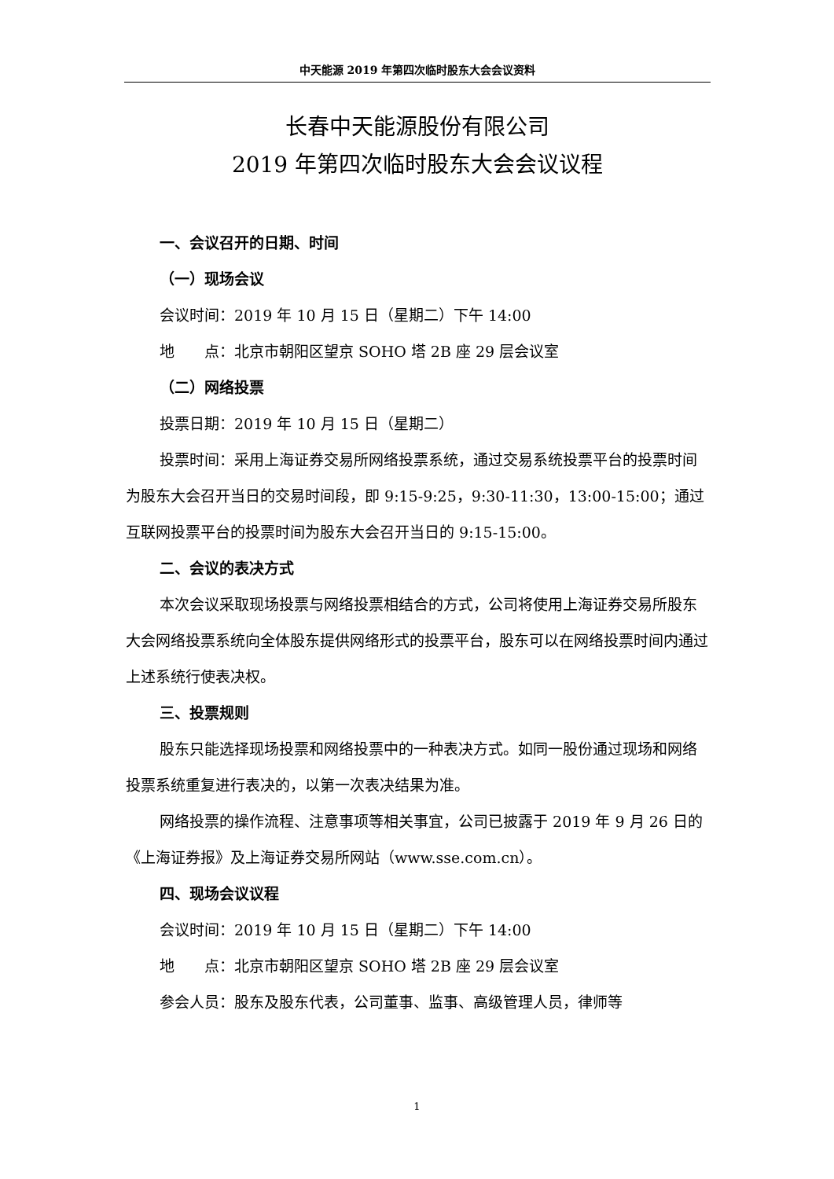中天能源 2019 年第四次临时股东大会会议资料
长春中天能源股份有限公司
2019 年第四次临时股东大会会议议程
一、会议召开的日期、时间
（一）现场会议
会议时间：2019 年 10 月 15 日（星期二）下午 14:00
地  点：北京市朝阳区望京 SOHO 塔 2B 座 29 层会议室
（二）网络投票
投票日期：2019 年 10 月 15 日（星期二）
投票时间：采用上海证券交易所网络投票系统，通过交易系统投票平台的投票时间为股东大会召开当日的交易时间段，即 9:15-9:25，9:30-11:30，13:00-15:00；通过互联网投票平台的投票时间为股东大会召开当日的 9:15-15:00。
二、会议的表决方式
本次会议采取现场投票与网络投票相结合的方式，公司将使用上海证券交易所股东大会网络投票系统向全体股东提供网络形式的投票平台，股东可以在网络投票时间内通过上述系统行使表决权。
三、投票规则
股东只能选择现场投票和网络投票中的一种表决方式。如同一股份通过现场和网络投票系统重复进行表决的，以第一次表决结果为准。
网络投票的操作流程、注意事项等相关事宜，公司已披露于 2019 年 9 月 26 日的《上海证券报》及上海证券交易所网站（www.sse.com.cn）。
四、现场会议议程
会议时间：2019 年 10 月 15 日（星期二）下午 14:00
地  点：北京市朝阳区望京 SOHO 塔 2B 座 29 层会议室
参会人员：股东及股东代表，公司董事、监事、高级管理人员，律师等
1